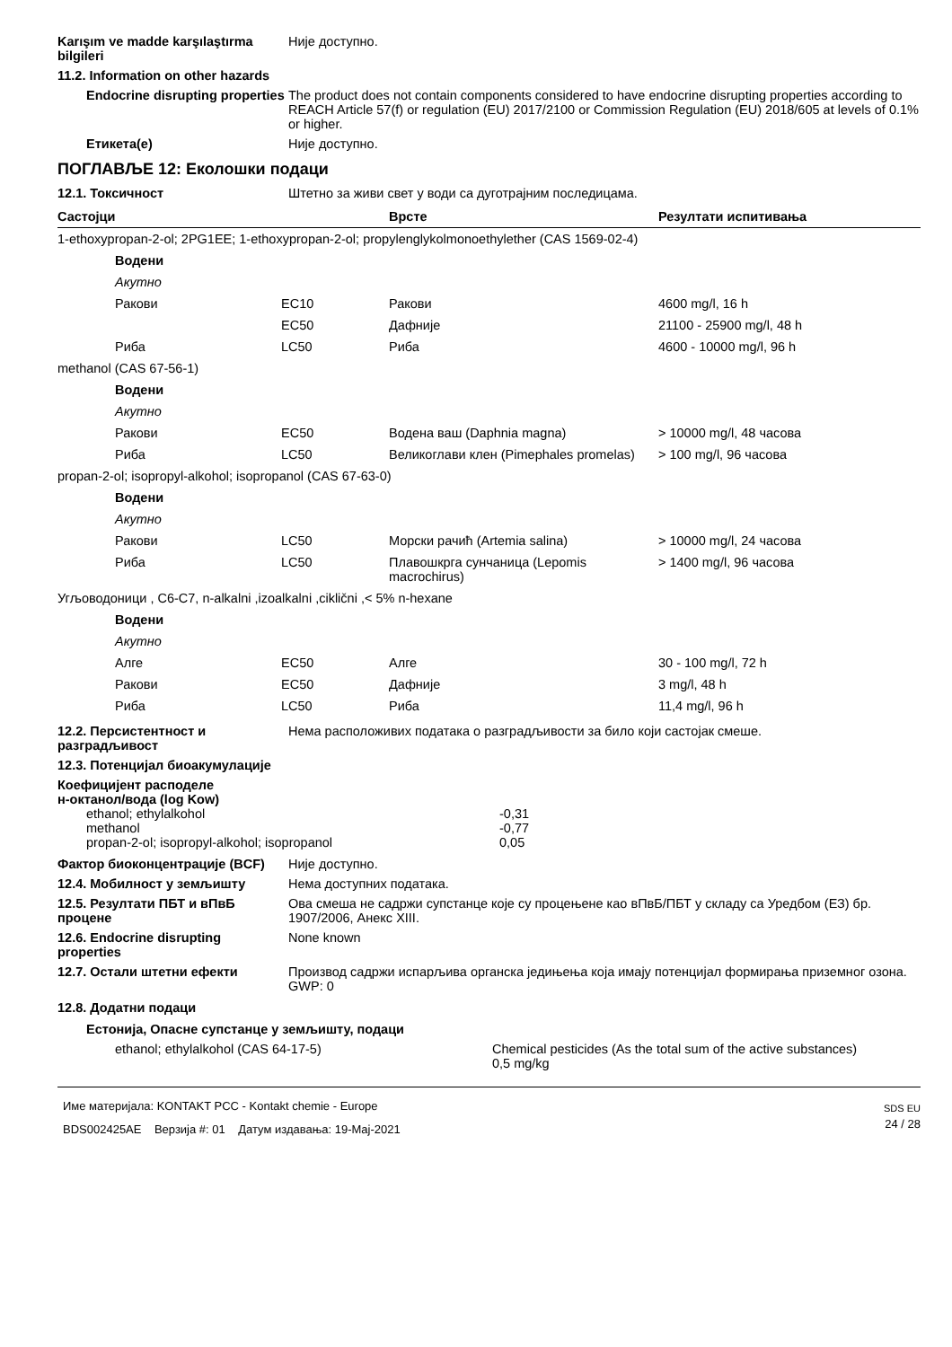Karışım ve madde karşılaştırma bilgileri
Није доступно.
11.2. Information on other hazards
Endocrine disrupting properties
The product does not contain components considered to have endocrine disrupting properties according to REACH Article 57(f) or regulation (EU) 2017/2100 or Commission Regulation (EU) 2018/605 at levels of 0.1% or higher.
Етикета(е) Није доступно.
ПОГЛАВЉЕ 12: Еколошки подаци
12.1. Токсичност Штетно за живи свет у води са дуготрајним последицама.
| Састојци | | Врсте | Резултати испитивања |
| --- | --- | --- | --- |
| 1-ethoxypropan-2-ol; 2PG1EE; 1-ethoxypropan-2-ol; propylenglykolmonoethylether (CAS 1569-02-4) | | | |
| Водени | | | |
| Акутно | | | |
| Ракови | EC10 | Ракови | 4600 mg/l, 16 h |
| | EC50 | Дафније | 21100 - 25900 mg/l, 48 h |
| Риба | LC50 | Риба | 4600 - 10000 mg/l, 96 h |
| methanol (CAS 67-56-1) | | | |
| Водени | | | |
| Акутно | | | |
| Ракови | EC50 | Водена ваш (Daphnia magna) | > 10000 mg/l, 48 часова |
| Риба | LC50 | Великоглави клен (Pimephales promelas) | > 100 mg/l, 96 часова |
| propan-2-ol; isopropyl-alkohol; isopropanol (CAS 67-63-0) | | | |
| Водени | | | |
| Акутно | | | |
| Ракови | LC50 | Морски рачић (Artemia salina) | > 10000 mg/l, 24 часова |
| Риба | LC50 | Плавошкрга сунчаница (Lepomis macrochirus) | > 1400 mg/l, 96 часова |
| Угљоводоници , C6-C7, n-alkalni ,izoalkalni ,ciklični ,< 5% n-hexane | | | |
| Водени | | | |
| Акутно | | | |
| Алге | EC50 | Алге | 30 - 100 mg/l, 72 h |
| Ракови | EC50 | Дафније | 3 mg/l, 48 h |
| Риба | LC50 | Риба | 11,4 mg/l, 96 h |
12.2. Персистентност и разградљивост
Нема расположивих података о разградљивости за било који састојак смеше.
12.3. Потенцијал биоакумулације
Коефицијент расподеле
н-октанол/вода (log Kow)
| ethanol; ethylalkohol | -0,31 |
| methanol | -0,77 |
| propan-2-ol; isopropyl-alkohol; isopropanol | 0,05 |
Фактор биоконцентрације (BCF) Није доступно.
12.4. Мобилност у земљишту Нема доступних података.
12.5. Резултати ПБТ и вПвБ процене
Ова смеша не садржи супстанце које су процењене као вПвБ/ПБТ у складу са Уредбом (ЕЗ) бр. 1907/2006, Анекс XIII.
12.6. Endocrine disrupting properties
None known
12.7. Остали штетни ефекти Производ садржи испарљива органска једињења која имају потенцијал формирања приземног озона.
GWP: 0
12.8. Додатни подаци
Естонија, Опасне супстанце у земљишту, подаци
ethanol; ethylalkohol (CAS 64-17-5) Chemical pesticides (As the total sum of the active substances)
0,5 mg/kg
Име материјала: KONTAKT PCC - Kontakt chemie - Europe
BDS002425AE Верзија #: 01 Датум издавања: 19-Maj-2021
SDS EU
24 / 28